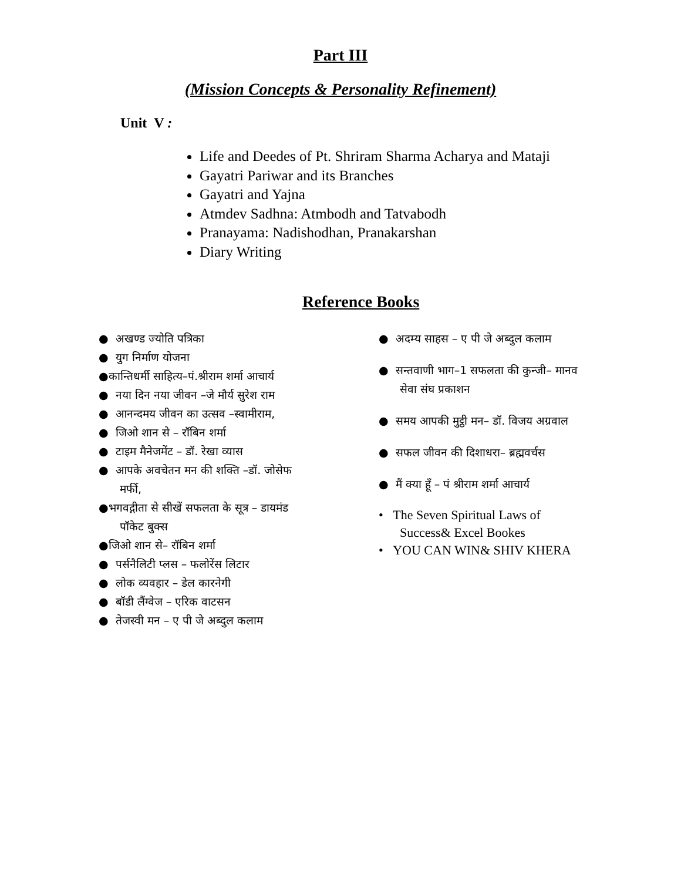Part III
(Mission Concepts & Personality Refinement)
Unit V :
Life and Deedes of Pt. Shriram Sharma Acharya and Mataji
Gayatri Pariwar and its Branches
Gayatri and Yajna
Atmdev Sadhna: Atmbodh and Tatvabodh
Pranayama: Nadishodhan, Pranakarshan
Diary Writing
Reference Books
● अखण्ड ज्योति पत्रिका
● युग निर्माण योजना
●कान्तिधर्मी साहित्य–पं.श्रीराम शर्मा आचार्य
● नया दिन नया जीवन –जे मौर्य सुरेश राम
● आनन्दमय जीवन का उत्सव –स्वामीराम,
● जिओ शान से – रॉबिन शर्मा
● टाइम मैनेजमेंट – डॉ. रेखा व्यास
● आपके अवचेतन मन की शक्ति –डॉ. जोसेफ मर्फी,
●भगवद्गीता से सीखें सफलता के सूत्र – डायमंड पॉकेट बुक्स
●जिओ शान से– रॉबिन शर्मा
● पर्सनैलिटी प्लस – फलोरेंस लिटार
● लोक व्यवहार – डेल कारनेगी
● बॉडी लैंग्वेज – एरिक वाटसन
● तेजस्वी मन – ए पी जे अब्दुल कलाम
● अदम्य साहस – ए पी जे अब्दुल कलाम
● सन्तवाणी भाग–1 सफलता की कुन्जी– मानव सेवा संघ प्रकाशन
● समय आपकी मुट्ठी मन– डॉ. विजय अग्रवाल
● सफल जीवन की दिशाधरा– ब्रह्मवर्चस
● मैं क्या हूँ – पं श्रीराम शर्मा आचार्य
• The Seven Spiritual Laws of Success& Excel Bookes
• YOU CAN WIN& SHIV KHERA